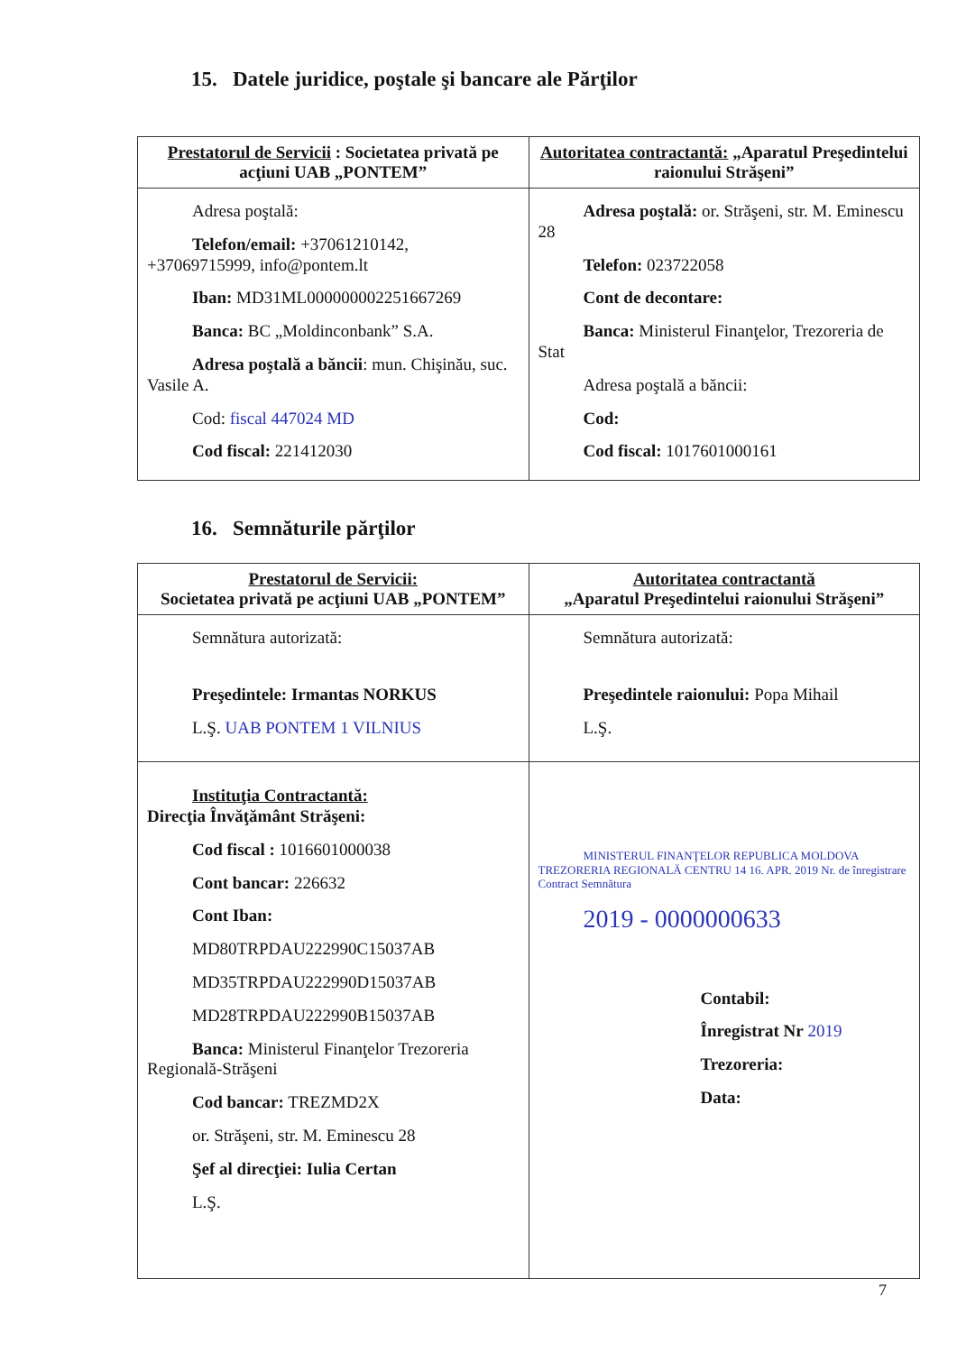15. Datele juridice, poştale şi bancare ale Părţilor
| Prestatorul de Servicii : Societatea privată pe acţiuni UAB „PONTEM” | Autoritatea contractantă: „Aparatul Preşedintelui raionului Străşeni” |
| Adresa poştală: Telefon/email: +37061210142, +37069715999, info@pontem.lt Iban: MD31ML000000002251667269 Banca: BC „Moldinconbank” S.A. Adresa poştală a băncii : mun. Chişinău, suc. Vasile A. Cod: fiscal 447024 MD Cod fiscal: 221412030 | Adresa poştală: or. Străşeni, str. M. Eminescu 28 Telefon: 023722058 Cont de decontare: Banca: Ministerul Finanţelor, Trezoreria de Stat Adresa poştală a băncii: Cod: Cod fiscal: 1017601000161 |
16. Semnăturile părţilor
| Prestatorul de Servicii: Societatea privată pe acţiuni UAB „PONTEM” | Autoritatea contractantă „Aparatul Preşedintelui raionului Străşeni” |
| Semnătura autorizată: Preşedintele: Irmantas NORKUS L.Ş. UAB PONTEM 1 VILNIUS | Semnătura autorizată: Preşedintele raionului: Popa Mihail L.Ş. |
| Instituţia Contractantă: Direcţia Învăţământ Străşeni: Cod fiscal : 1016601000038 Cont bancar: 226632 Cont Iban: MD80TRPDAU222990C15037AB MD35TRPDAU222990D15037AB MD28TRPDAU222990B15037AB Banca: Ministerul Finanţelor Trezoreria Regională-Străşeni Cod bancar: TREZMD2X or. Străşeni, str. M. Eminescu 28 Şef al direcţiei: Iulia Certan L.Ş. | MINISTERUL FINANŢELOR REPUBLICA MOLDOVA TREZORERIA REGIONALĂ CENTRU 14 16. APR. 2019 Nr. de înregistrare Contract Semnătura 2019 - 0000000633 Contabil: Înregistrat Nr 2019 Trezoreria: Data: |
7